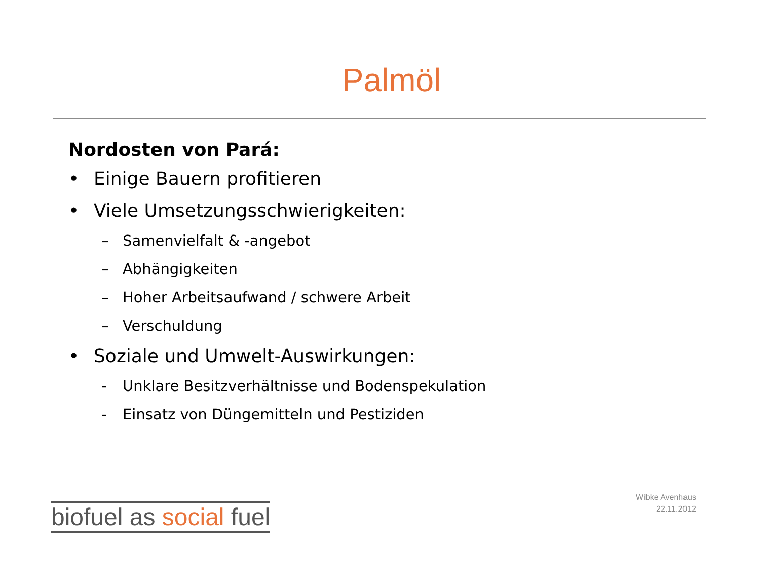Palmöl
Nordosten von Pará:
• Einige Bauern profitieren
• Viele Umsetzungsschwierigkeiten:
– Samenvielfalt & -angebot
– Abhängigkeiten
– Hoher Arbeitsaufwand / schwere Arbeit
– Verschuldung
• Soziale und Umwelt-Auswirkungen:
- Unklare Besitzverhältnisse und Bodenspekulation
- Einsatz von Düngemitteln und Pestiziden
biofuel as social fuel
Wibke Avenhaus
22.11.2012